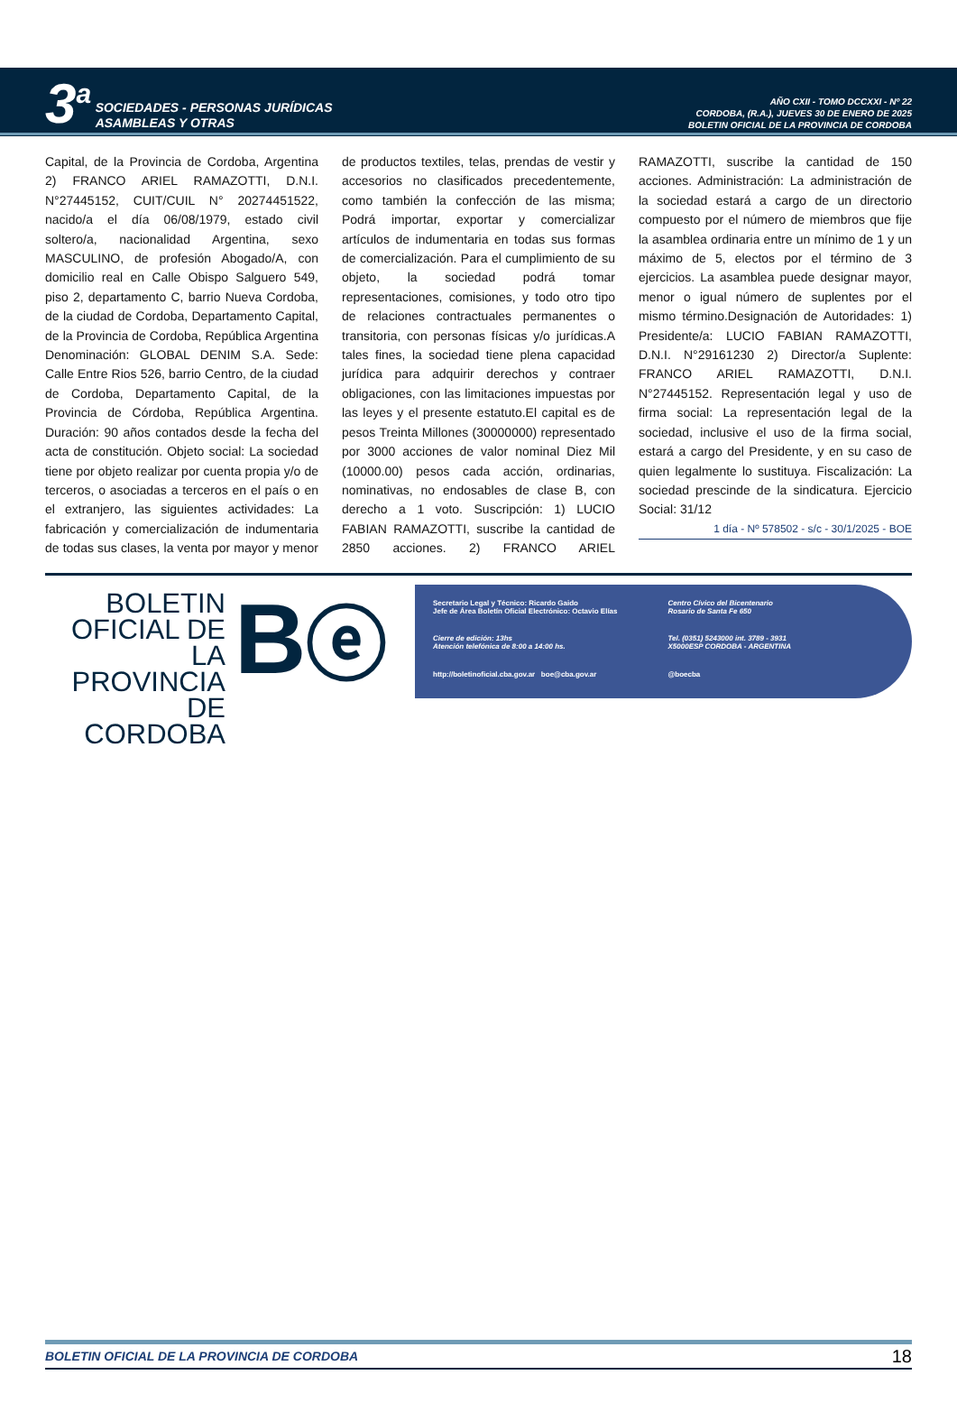3<sup>a</sup> SOCIEDADES - PERSONAS JURÍDICAS
ASAMBLEAS Y OTRAS
AÑO CXII - TOMO DCCXXI - Nº 22
CORDOBA, (R.A.), JUEVES 30 DE ENERO DE 2025
BOLETIN OFICIAL DE LA PROVINCIA DE CORDOBA
Capital, de la Provincia de Cordoba, Argentina 2) FRANCO ARIEL RAMAZOTTI, D.N.I. N°27445152, CUIT/CUIL N° 20274451522, nacido/a el día 06/08/1979, estado civil soltero/a, nacionalidad Argentina, sexo MASCULINO, de profesión Abogado/A, con domicilio real en Calle Obispo Salguero 549, piso 2, departamento C, barrio Nueva Cordoba, de la ciudad de Cordoba, Departamento Capital, de la Provincia de Cordoba, República Argentina Denominación: GLOBAL DENIM S.A. Sede: Calle Entre Rios 526, barrio Centro, de la ciudad de Cordoba, Departamento Capital, de la Provincia de Córdoba, República Argentina. Duración: 90 años contados desde la fecha del acta de constitución. Objeto social: La sociedad tiene por objeto realizar por cuenta propia y/o de terceros, o asociadas a terceros en el país o en el extranjero, las siguientes actividades: La fabricación y comercialización de indumentaria de todas sus clases, la venta por mayor y menor de productos textiles, telas, prendas de vestir y accesorios no clasificados precedentemente, como también la confección de las misma; Podrá importar, exportar y comercializar artículos de indumentaria en todas sus formas de comercialización. Para el cumplimiento de su objeto, la sociedad podrá tomar representaciones, comisiones, y todo otro tipo de relaciones contractuales permanentes o transitoria, con personas físicas y/o jurídicas.A tales fines, la sociedad tiene plena capacidad jurídica para adquirir derechos y contraer obligaciones, con las limitaciones impuestas por las leyes y el presente estatuto.El capital es de pesos Treinta Millones (30000000) representado por 3000 acciones de valor nominal Diez Mil (10000.00) pesos cada acción, ordinarias, nominativas, no endosables de clase B, con derecho a 1 voto. Suscripción: 1) LUCIO FABIAN RAMAZOTTI, suscribe la cantidad de 2850 acciones. 2) FRANCO ARIEL RAMAZOTTI, suscribe la cantidad de 150 acciones. Administración: La administración de la sociedad estará a cargo de un directorio compuesto por el número de miembros que fije la asamblea ordinaria entre un mínimo de 1 y un máximo de 5, electos por el término de 3 ejercicios. La asamblea puede designar mayor, menor o igual número de suplentes por el mismo término.Designación de Autoridades: 1) Presidente/a: LUCIO FABIAN RAMAZOTTI, D.N.I. N°29161230 2) Director/a Suplente: FRANCO ARIEL RAMAZOTTI, D.N.I. N°27445152. Representación legal y uso de firma social: La representación legal de la sociedad, inclusive el uso de la firma social, estará a cargo del Presidente, y en su caso de quien legalmente lo sustituya. Fiscalización: La sociedad prescinde de la sindicatura. Ejercicio Social: 31/12
1 día - Nº 578502 - s/c - 30/1/2025 - BOE
BOLETIN
OFICIAL DE
LA PROVINCIA
DE CORDOBA
Bⓔ
Secretario Legal y Técnico: Ricardo Gaido
Jefe de Área Boletín Oficial Electrónico: Octavio Elías
Centro Cívico del Bicentenario
Rosario de Santa Fe 650
Cierre de edición: 13hs
Atención telefónica de 8:00 a 14:00 hs.
Tel. (0351) 5243000 int. 3789 - 3931
X5000ESP CORDOBA - ARGENTINA
http://boletinoficial.cba.gov.ar boe@cba.gov.ar
@boecba
BOLETIN OFICIAL DE LA PROVINCIA DE CORDOBA 18